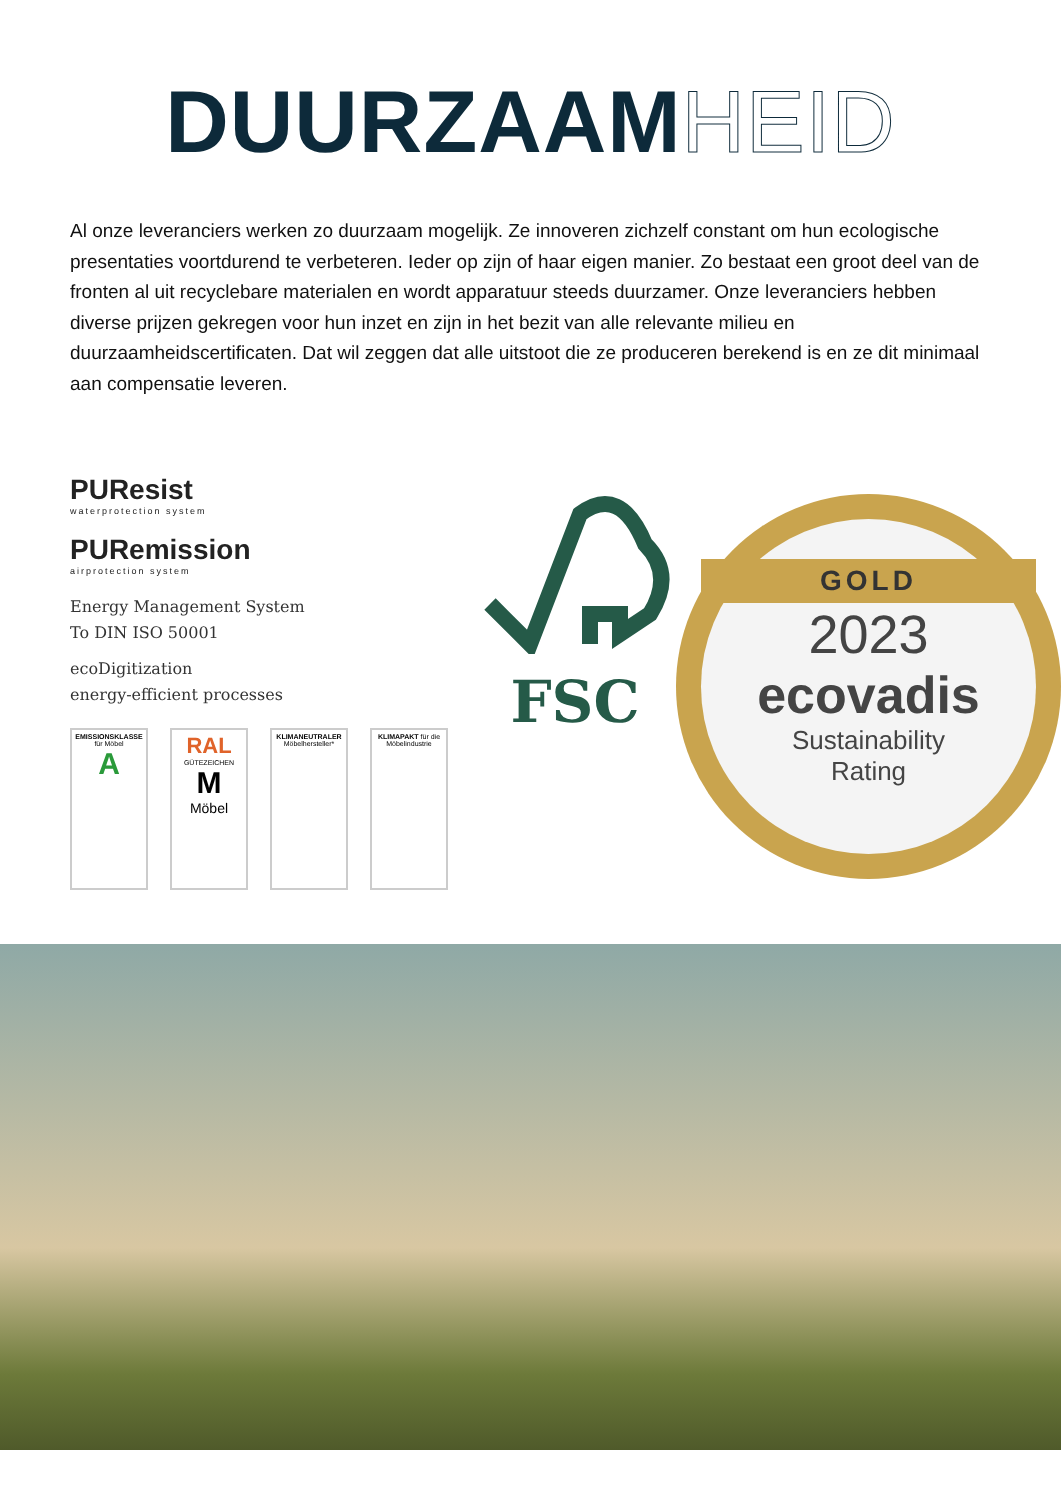DUURZAAMHEID
Al onze leveranciers werken zo duurzaam mogelijk. Ze innoveren zichzelf constant om hun ecologische presentaties voortdurend te verbeteren. Ieder op zijn of haar eigen manier. Zo bestaat een groot deel van de fronten al uit recyclebare materialen en wordt apparatuur steeds duurzamer. Onze leveranciers hebben diverse prijzen gekregen voor hun inzet en zijn in het bezit van alle relevante milieu en duurzaamheidscertificaten. Dat wil zeggen dat alle uitstoot die ze produceren berekend is en ze dit minimaal aan compensatie leveren.
PUResist
waterprotection system
PURemission
airprotection system
Energy Management System
To DIN ISO 50001
ecoDigitization
energy-efficient processes
EMISSIONSKLASSE für Möbel
A
RAL
GÜTEZEICHEN
M
Möbel
KLIMANEUTRALER Möbelhersteller*
KLIMAPAKT für die Möbelindustrie
FSC
GOLD
2023
ecovadis
Sustainability
Rating